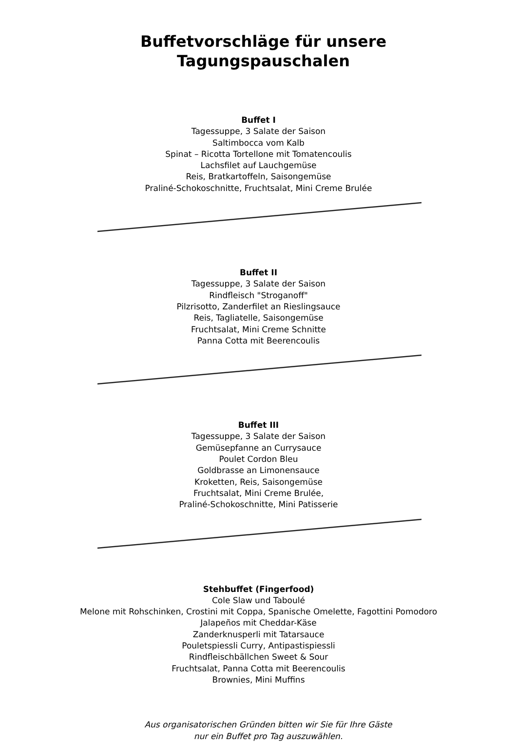Buffetvorschläge für unsere
Tagungspauschalen
Buffet I
Tagessuppe, 3 Salate der Saison
Saltimbocca vom Kalb
Spinat – Ricotta Tortellone mit Tomatencoulis
Lachsfilet auf Lauchgemüse
Reis, Bratkartoffeln, Saisongemüse
Praliné-Schokoschnitte, Fruchtsalat, Mini Creme Brulée
Buffet II
Tagessuppe, 3 Salate der Saison
Rindfleisch "Stroganoff"
Pilzrisotto, Zanderfilet an Rieslingsauce
Reis, Tagliatelle, Saisongemüse
Fruchtsalat, Mini Creme Schnitte
Panna Cotta mit Beerencoulis
Buffet III
Tagessuppe, 3 Salate der Saison
Gemüsepfanne an Currysauce
Poulet Cordon Bleu
Goldbrasse an Limonensauce
Kroketten, Reis, Saisongemüse
Fruchtsalat, Mini Creme Brulée,
Praliné-Schokoschnitte, Mini Patisserie
Stehbuffet (Fingerfood)
Cole Slaw und Taboulé
Melone mit Rohschinken, Crostini mit Coppa, Spanische Omelette, Fagottini Pomodoro
Jalapeños mit Cheddar-Käse
Zanderknusperli mit Tatarsauce
Pouletspiessli Curry, Antipastispiessli
Rindfleischbällchen Sweet & Sour
Fruchtsalat, Panna Cotta mit Beerencoulis
Brownies, Mini Muffins
Aus organisatorischen Gründen bitten wir Sie für Ihre Gäste
nur ein Buffet pro Tag auszuwählen.